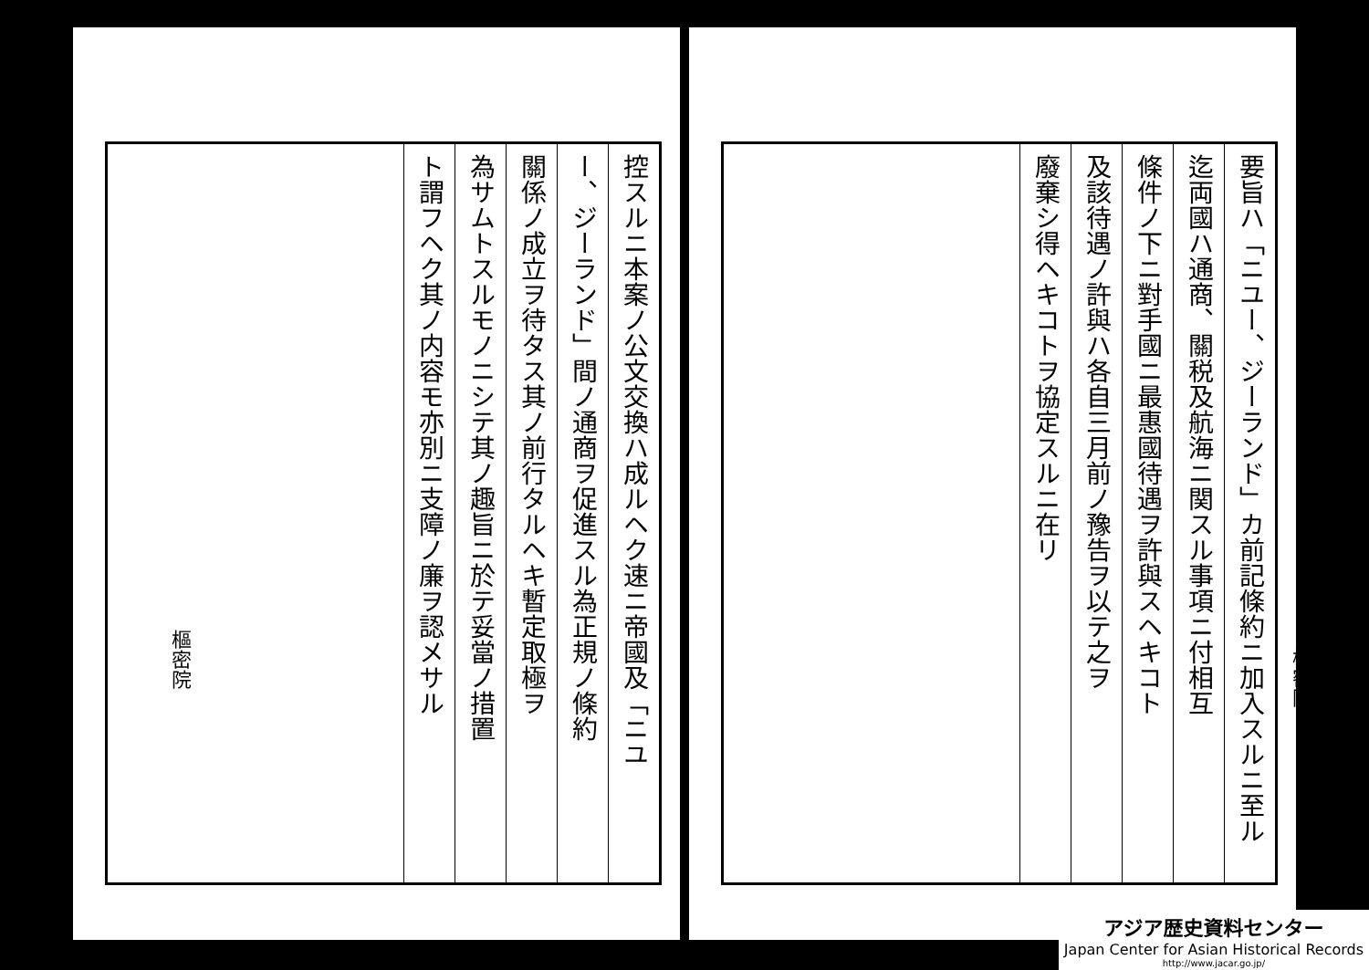控スルニ本案ノ公文交換ハ成ルヘク速ニ帝國及「ニユ
ー、ジーランド」間ノ通商ヲ促進スル為正規ノ條約
關係ノ成立ヲ待タス其ノ前行タルヘキ暫定取極ヲ
為サムトスルモノニシテ其ノ趣旨ニ於テ妥當ノ措置
ト謂フヘク其ノ内容モ亦別ニ支障ノ廉ヲ認メサル
樞密院
要旨ハ「ニユー、ジーランド」カ前記條約ニ加入スルニ至ル
迄両國ハ通商、關税及航海ニ関スル事項ニ付相互
條件ノ下ニ對手國ニ最惠國待遇ヲ許與スヘキコト
及該待遇ノ許與ハ各自三月前ノ豫告ヲ以テ之ヲ
廢棄シ得ヘキコトヲ協定スルニ在リ
樞密院
アジア歴史資料センター
Japan Center for Asian Historical Records
http://www.jacar.go.jp/